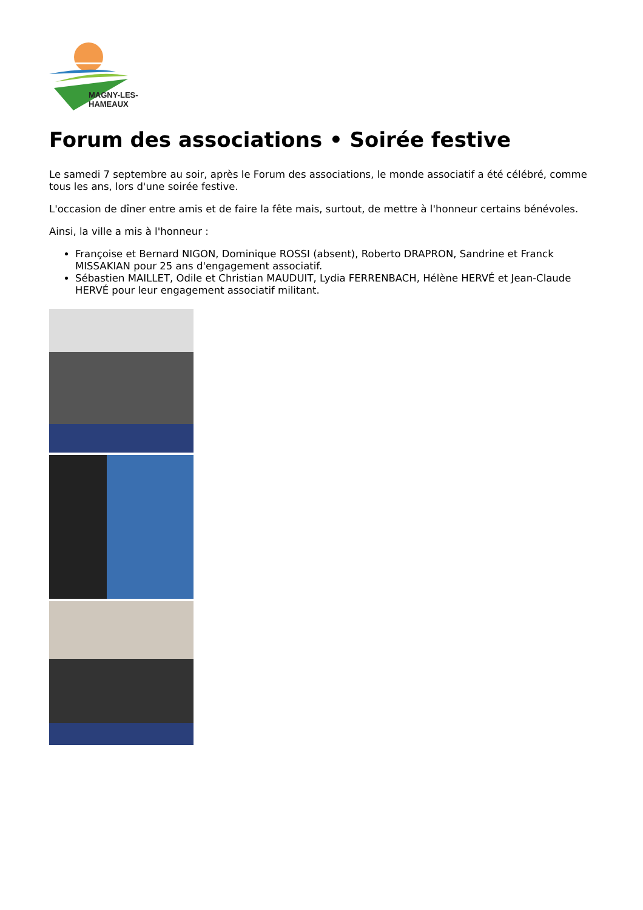MAGNY-LES-HAMEAUX
Forum des associations • Soirée festive
Le samedi 7 septembre au soir, après le Forum des associations, le monde associatif a été célébré, comme tous les ans, lors d'une soirée festive.
L'occasion de dîner entre amis et de faire la fête mais, surtout, de mettre à l'honneur certains bénévoles.
Ainsi, la ville a mis à l'honneur :
Françoise et Bernard NIGON, Dominique ROSSI (absent), Roberto DRAPRON, Sandrine et Franck MISSAKIAN pour 25 ans d'engagement associatif.
Sébastien MAILLET, Odile et Christian MAUDUIT, Lydia FERRENBACH, Hélène HERVÉ et Jean-Claude HERVÉ pour leur engagement associatif militant.